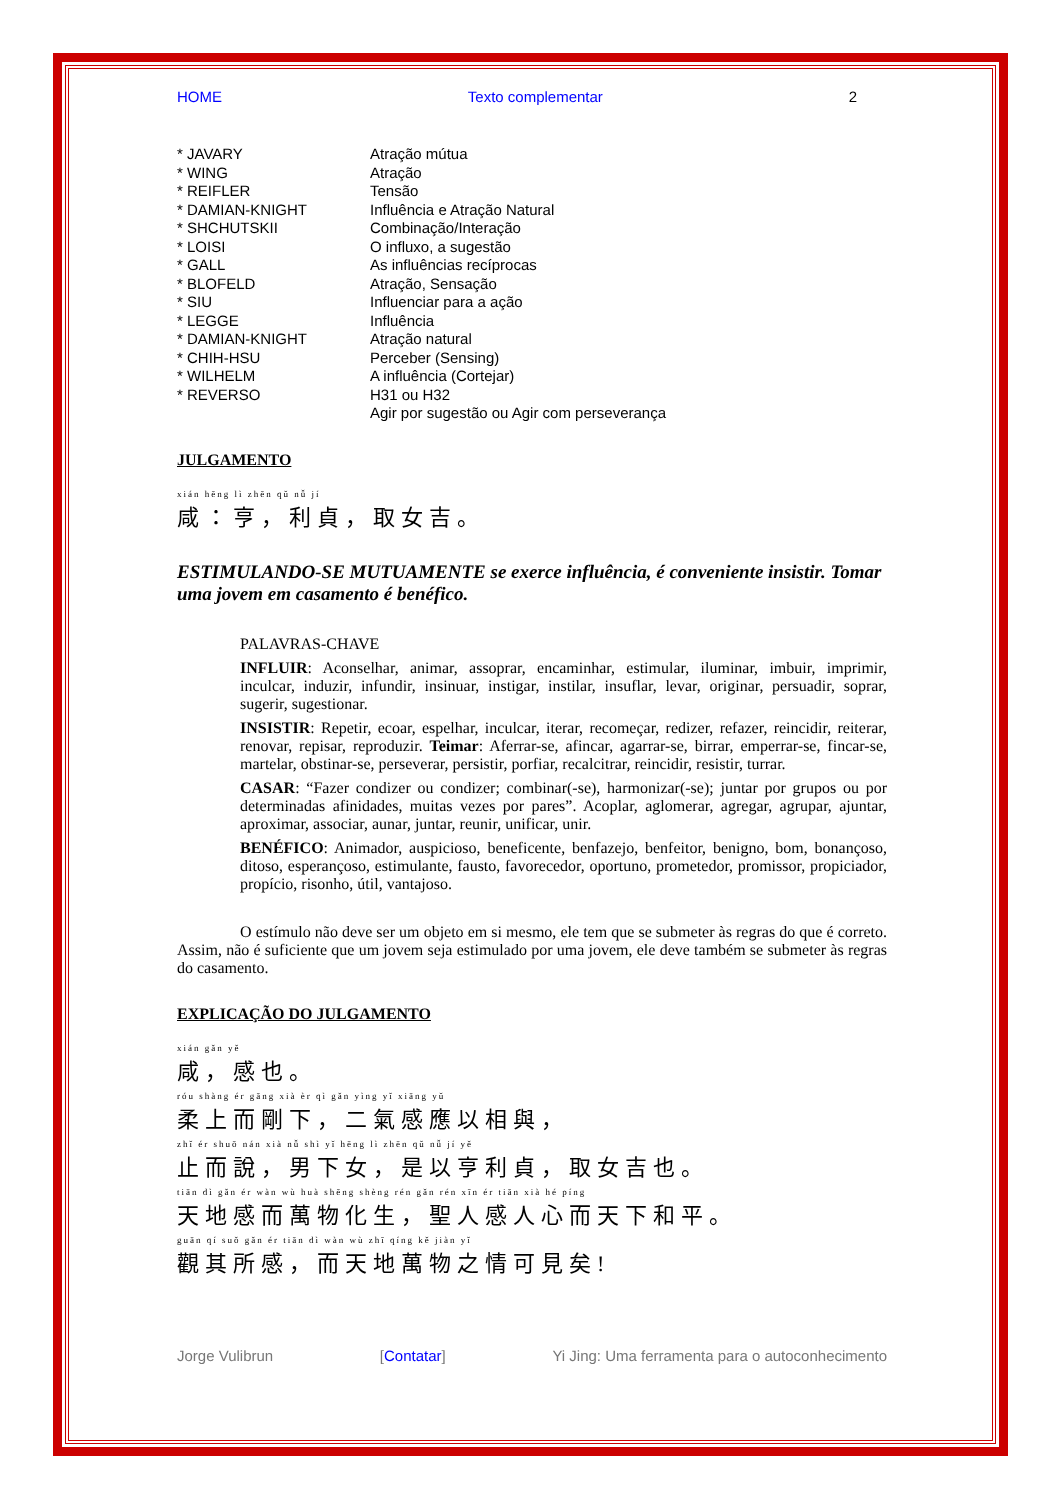HOME Texto complementar 2
* JAVARY
* WING
* REIFLER
* DAMIAN-KNIGHT
* SHCHUTSKII
* LOISI
* GALL
* BLOFELD
* SIU
* LEGGE
* DAMIAN-KNIGHT
* CHIH-HSU
* WILHELM
* REVERSO
Atração mútua
Atração
Tensão
Influência e Atração Natural
Combinação/Interação
O influxo, a sugestão
As influências recíprocas
Atração, Sensação
Influenciar para a ação
Influência
Atração natural
Perceber (Sensing)
A influência (Cortejar)
H31 ou H32
Agir por sugestão ou Agir com perseverança
JULGAMENTO
xián hēng lì zhēn qǔ nǚ jí
咸：亨，利貞，取女吉。
ESTIMULANDO-SE MUTUAMENTE se exerce influência, é conveniente insistir. Tomar uma jovem em casamento é benéfico.
PALAVRAS-CHAVE
INFLUIR: Aconselhar, animar, assoprar, encaminhar, estimular, iluminar, imbuir, imprimir, inculcar, induzir, infundir, insinuar, instigar, instilar, insuflar, levar, originar, persuadir, soprar, sugerir, sugestionar.
INSISTIR: Repetir, ecoar, espelhar, inculcar, iterar, recomeçar, redizer, refazer, reincidir, reiterar, renovar, repisar, reproduzir. Teimar: Aferrar-se, afincar, agarrar-se, birrar, emperrar-se, fincar-se, martelar, obstinar-se, perseverar, persistir, porfiar, recalcitrar, reincidir, resistir, turrar.
CASAR: “Fazer condizer ou condizer; combinar(-se), harmonizar(-se); juntar por grupos ou por determinadas afinidades, muitas vezes por pares”. Acoplar, aglomerar, agregar, agrupar, ajuntar, aproximar, associar, aunar, juntar, reunir, unificar, unir.
BENÉFICO: Animador, auspicioso, beneficente, benfazejo, benfeitor, benigno, bom, bonançoso, ditoso, esperançoso, estimulante, fausto, favorecedor, oportuno, prometedor, promissor, propiciador, propício, risonho, útil, vantajoso.
O estímulo não deve ser um objeto em si mesmo, ele tem que se submeter às regras do que é correto. Assim, não é suficiente que um jovem seja estimulado por uma jovem, ele deve também se submeter às regras do casamento.
EXPLICAÇÃO DO JULGAMENTO
xián gǎn yě
咸，感也。
róu shàng ér gāng xià èr qì gǎn yìng yǐ xiāng yǔ
柔上而剛下，二氣感應以相與，
zhǐ ér shuō nán xià nǚ shì yǐ hēng lì zhēn qǔ nǚ jí yě
止而說，男下女，是以亨利貞，取女吉也。
tiān dì gǎn ér wàn wù huà shēng shèng rén gǎn rén xīn ér tiān xià hé píng
天地感而萬物化生，聖人感人心而天下和平。
guān qí suǒ gǎn ér tiān dì wàn wù zhī qíng kě jiàn yǐ
觀其所感，而天地萬物之情可見矣!
Jorge Vulibrun [Contatar] Yi Jing: Uma ferramenta para o autoconhecimento